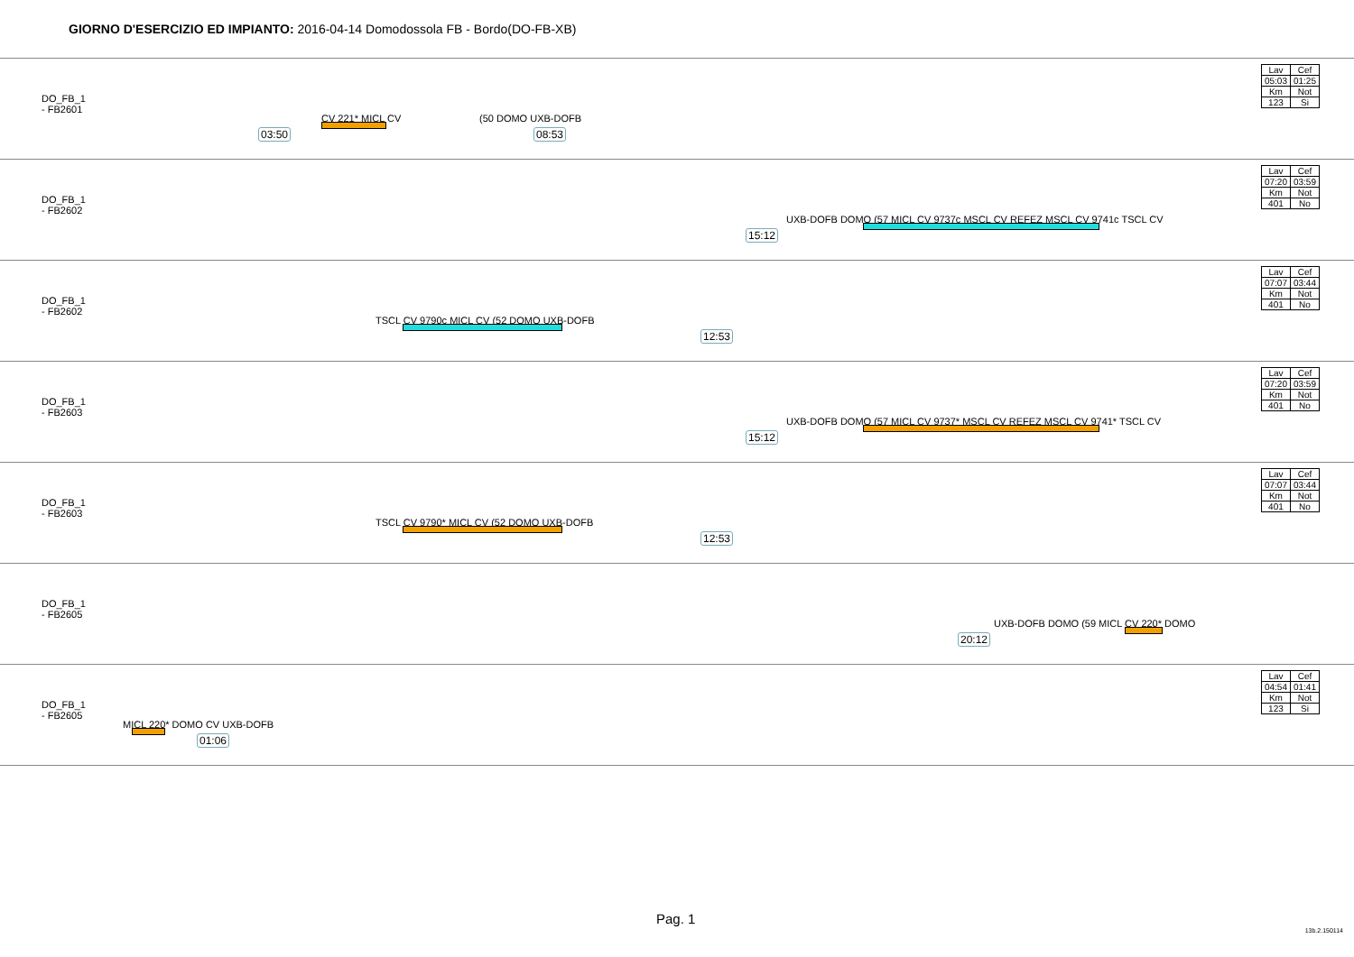GIORNO D'ESERCIZIO ED IMPIANTO: 2016-04-14 Domodossola FB - Bordo(DO-FB-XB)
DO_FB_1
- FB2601
03:50
CV 221* MICL CV (50 DOMO UXB-DOFB
08:53
| Lav | Cef |
| 05:03 | 01:25 |
| Km | Not |
| 123 | Si |
DO_FB_1
- FB2602
15:12
UXB-DOFB DOMO (57 MICL CV 9737c MSCL CV REFEZ MSCL CV 9741c TSCL CV
| Lav | Cef |
| 07:20 | 03:59 |
| Km | Not |
| 401 | No |
DO_FB_1
- FB2602
TSCL CV 9790c MICL CV (52 DOMO UXB-DOFB
12:53
| Lav | Cef |
| 07:07 | 03:44 |
| Km | Not |
| 401 | No |
DO_FB_1
- FB2603
15:12
UXB-DOFB DOMO (57 MICL CV 9737* MSCL CV REFEZ MSCL CV 9741* TSCL CV
| Lav | Cef |
| 07:20 | 03:59 |
| Km | Not |
| 401 | No |
DO_FB_1
- FB2603
TSCL CV 9790* MICL CV (52 DOMO UXB-DOFB
12:53
| Lav | Cef |
| 07:07 | 03:44 |
| Km | Not |
| 401 | No |
DO_FB_1
- FB2605
20:12
UXB-DOFB DOMO (59 MICL CV 220* DOMO
DO_FB_1
- FB2605
MICL 220* DOMO CV UXB-DOFB
01:06
| Lav | Cef |
| 04:54 | 01:41 |
| Km | Not |
| 123 | Si |
Pag. 1
13b.2.150114